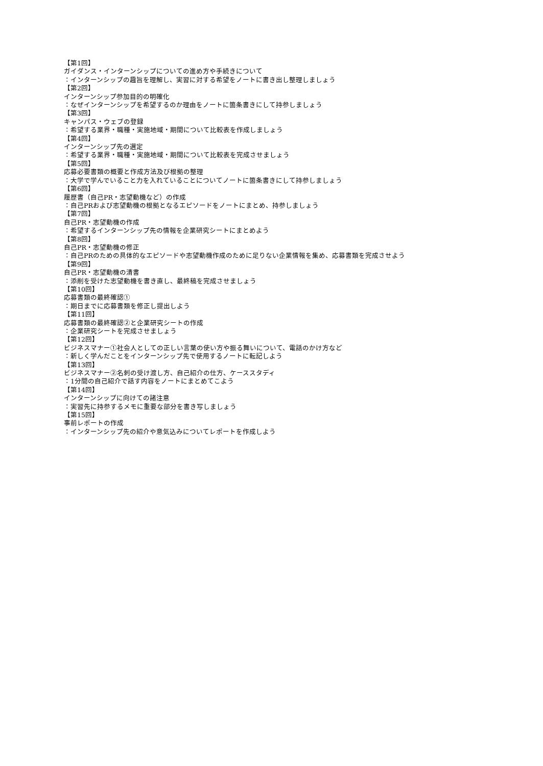【第1回】
ガイダンス・インターンシップについての進め方や手続きについて
：インターンシップの趣旨を理解し、実習に対する希望をノートに書き出し整理しましょう
【第2回】
インターンシップ参加目的の明確化
：なぜインターンシップを希望するのか理由をノートに箇条書きにして持参しましょう
【第3回】
キャンパス・ウェブの登録
：希望する業界・職種・実施地域・期間について比較表を作成しましょう
【第4回】
インターンシップ先の選定
：希望する業界・職種・実施地域・期間について比較表を完成させましょう
【第5回】
応募必要書類の概要と作成方法及び根拠の整理
：大学で学んでいること力を入れていることについてノートに箇条書きにして持参しましょう
【第6回】
履歴書（自己PR・志望動機など）の作成
：自己PRおよび志望動機の根拠となるエピソードをノートにまとめ、持参しましょう
【第7回】
自己PR・志望動機の作成
：希望するインターンシップ先の情報を企業研究シートにまとめよう
【第8回】
自己PR・志望動機の修正
：自己PRのための具体的なエピソードや志望動機作成のために足りない企業情報を集め、応募書類を完成させよう
【第9回】
自己PR・志望動機の清書
：添削を受けた志望動機を書き直し、最終稿を完成させましょう
【第10回】
応募書類の最終確認①
：期日までに応募書類を修正し提出しよう
【第11回】
応募書類の最終確認②と企業研究シートの作成
：企業研究シートを完成させましょう
【第12回】
ビジネスマナー①社会人としての正しい言葉の使い方や振る舞いについて、電話のかけ方など
：新しく学んだことをインターンシップ先で使用するノートに転記しよう
【第13回】
ビジネスマナー②名刺の受け渡し方、自己紹介の仕方、ケーススタディ
：1分間の自己紹介で話す内容をノートにまとめてこよう
【第14回】
インターンシップに向けての諸注意
：実習先に持参するメモに重要な部分を書き写しましょう
【第15回】
事前レポートの作成
：インターンシップ先の紹介や意気込みについてレポートを作成しよう